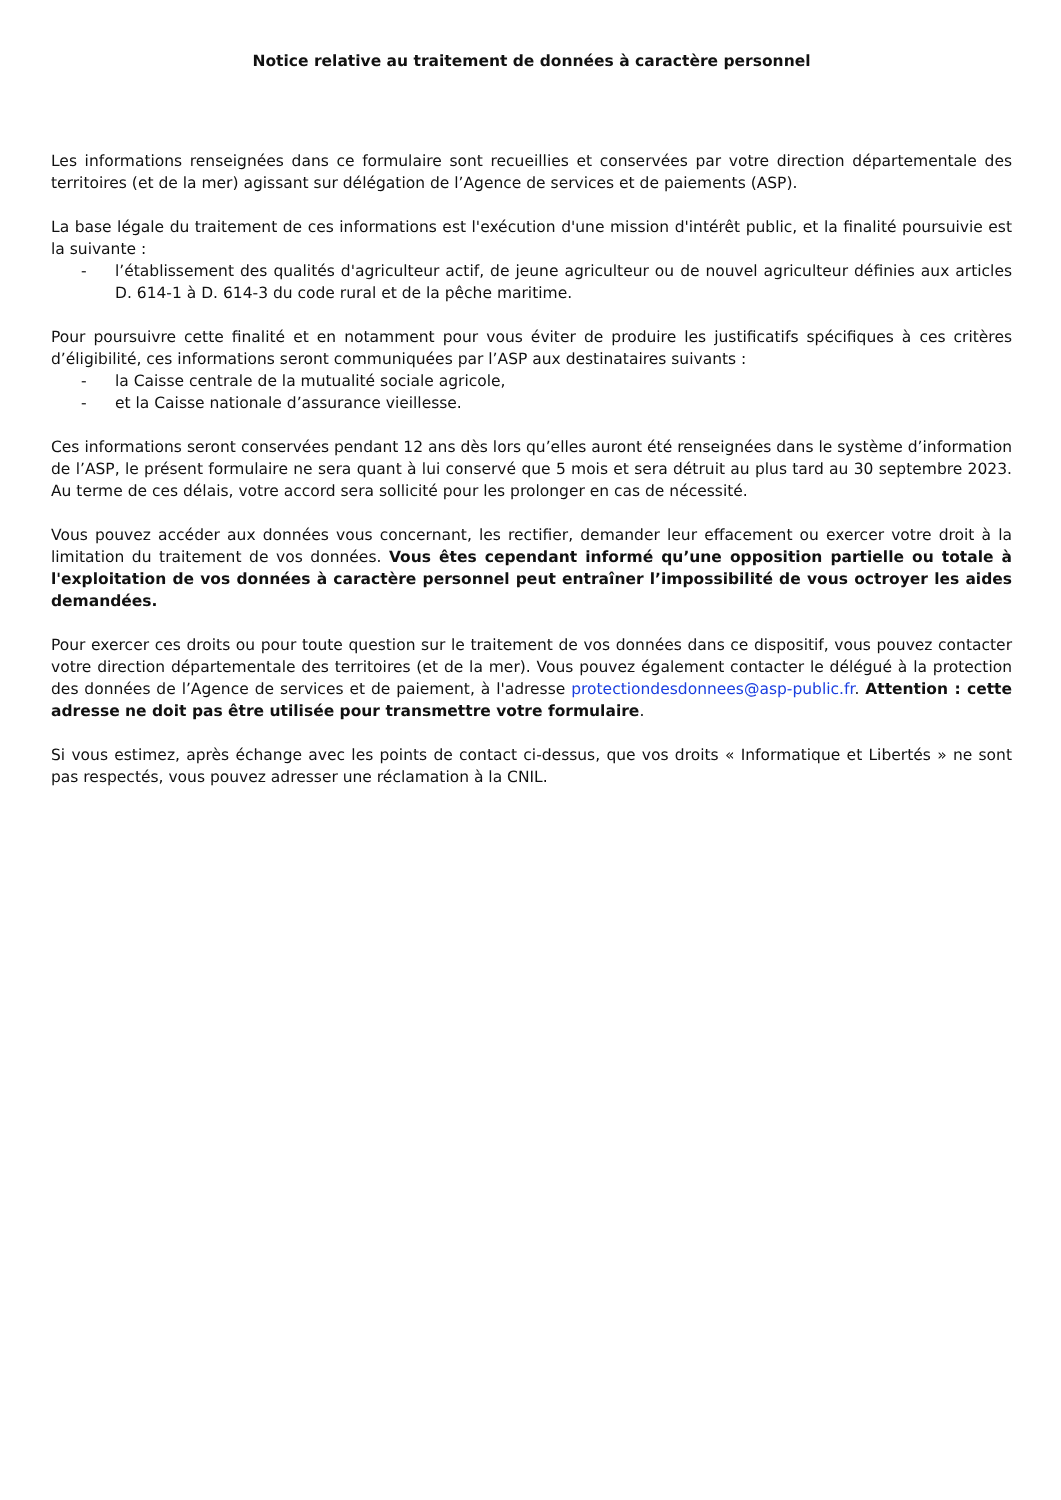Notice relative au traitement de données à caractère personnel
Les informations renseignées dans ce formulaire sont recueillies et conservées par votre direction départementale des territoires (et de la mer) agissant sur délégation de l’Agence de services et de paiements (ASP).
La base légale du traitement de ces informations est l'exécution d'une mission d'intérêt public, et la finalité poursuivie est la suivante :
- l’établissement des qualités d'agriculteur actif, de jeune agriculteur ou de nouvel agriculteur définies aux articles D. 614-1 à D. 614-3 du code rural et de la pêche maritime.
Pour poursuivre cette finalité et en notamment pour vous éviter de produire les justificatifs spécifiques à ces critères d’éligibilité, ces informations seront communiquées par l’ASP aux destinataires suivants :
- la Caisse centrale de la mutualité sociale agricole,
- et la Caisse nationale d’assurance vieillesse.
Ces informations seront conservées pendant 12 ans dès lors qu’elles auront été renseignées dans le système d’information de l’ASP, le présent formulaire ne sera quant à lui conservé que 5 mois et sera détruit au plus tard au 30 septembre 2023. Au terme de ces délais, votre accord sera sollicité pour les prolonger en cas de nécessité.
Vous pouvez accéder aux données vous concernant, les rectifier, demander leur effacement ou exercer votre droit à la limitation du traitement de vos données. Vous êtes cependant informé qu’une opposition partielle ou totale à l'exploitation de vos données à caractère personnel peut entraîner l’impossibilité de vous octroyer les aides demandées.
Pour exercer ces droits ou pour toute question sur le traitement de vos données dans ce dispositif, vous pouvez contacter votre direction départementale des territoires (et de la mer). Vous pouvez également contacter le délégué à la protection des données de l’Agence de services et de paiement, à l'adresse protectiondesdonnees@asp-public.fr. Attention : cette adresse ne doit pas être utilisée pour transmettre votre formulaire.
Si vous estimez, après échange avec les points de contact ci-dessus, que vos droits « Informatique et Libertés » ne sont pas respectés, vous pouvez adresser une réclamation à la CNIL.